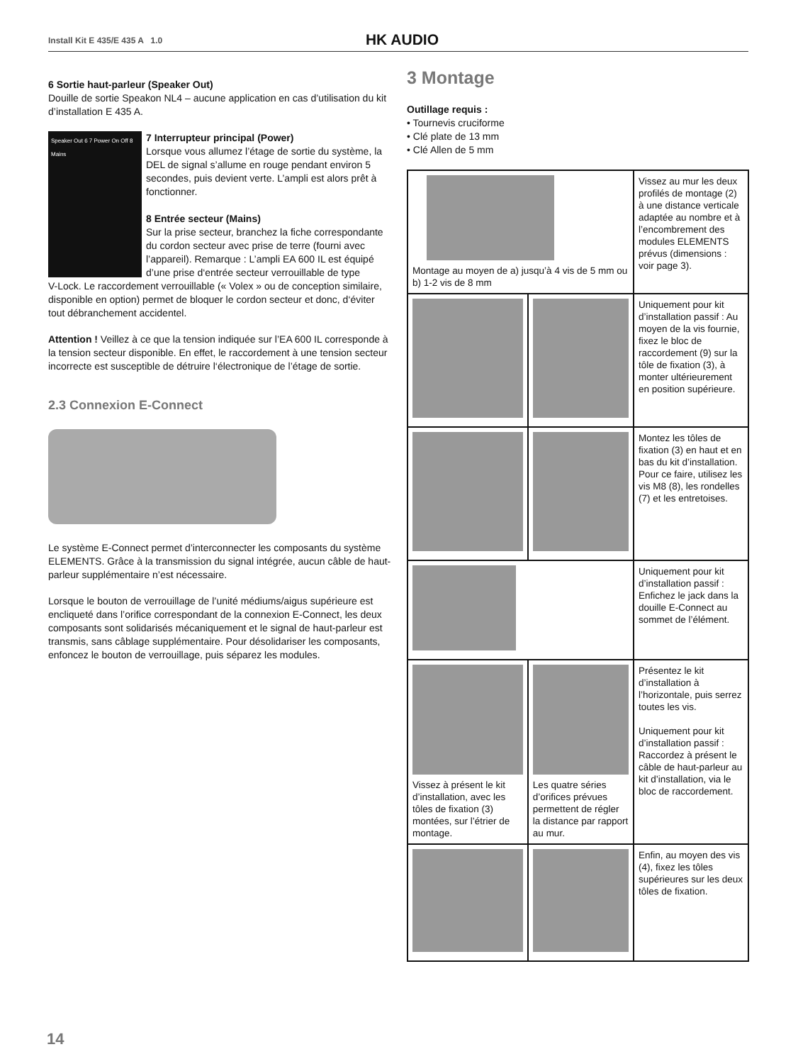Install Kit E 435/E 435 A 1.0 HK AUDIO
6 Sortie haut-parleur (Speaker Out)
Douille de sortie Speakon NL4 – aucune application en cas d’utilisation du kit d’installation E 435 A.
Speaker Out 6 7 Power On Off 8 Mains
7 Interrupteur principal (Power)
Lorsque vous allumez l’étage de sortie du système, la DEL de signal s’allume en rouge pendant environ 5 secondes, puis devient verte. L’ampli est alors prêt à fonctionner.
8 Entrée secteur (Mains)
Sur la prise secteur, branchez la fiche correspondante du cordon secteur avec prise de terre (fourni avec l’appareil). Remarque : L’ampli EA 600 IL est équipé d’une prise d‘entrée secteur verrouillable de type
V-Lock. Le raccordement verrouillable (« Volex » ou de conception similaire, disponible en option) permet de bloquer le cordon secteur et donc, d‘éviter tout débranchement accidentel.
Attention ! Veillez à ce que la tension indiquée sur l’EA 600 IL corresponde à la tension secteur disponible. En effet, le raccordement à une tension secteur incorrecte est susceptible de détruire l‘électronique de l’étage de sortie.
2.3 Connexion E-Connect
Le système E-Connect permet d’interconnecter les composants du système ELEMENTS. Grâce à la transmission du signal intégrée, aucun câble de haut-parleur supplémentaire n’est nécessaire.
Lorsque le bouton de verrouillage de l’unité médiums/aigus supérieure est encliqueté dans l’orifice correspondant de la connexion E-Connect, les deux composants sont solidarisés mécaniquement et le signal de haut-parleur est transmis, sans câblage supplémentaire. Pour désolidariser les composants, enfoncez le bouton de verrouillage, puis séparez les modules.
3 Montage
Outillage requis :
• Tournevis cruciforme
• Clé plate de 13 mm
• Clé Allen de 5 mm
| Montage au moyen de a) jusqu’à 4 vis de 5 mm ou b) 1-2 vis de 8 mm | | Vissez au mur les deux profilés de montage (2) à une distance verticale adaptée au nombre et à l’encombrement des modules ELEMENTS prévus (dimensions : voir page 3). |
| | | Uniquement pour kit d’installation passif : Au moyen de la vis fournie, fixez le bloc de raccordement (9) sur la tôle de fixation (3), à monter ultérieurement en position supérieure. |
| | | Montez les tôles de fixation (3) en haut et en bas du kit d’installation. Pour ce faire, utilisez les vis M8 (8), les rondelles (7) et les entretoises. |
| | | Uniquement pour kit d’installation passif : Enfichez le jack dans la douille E-Connect au sommet de l’élément. |
| Vissez à présent le kit d’installation, avec les tôles de fixation (3) montées, sur l’étrier de montage. | Les quatre séries d’orifices prévues permettent de régler la distance par rapport au mur. | Présentez le kit d’installation à l’horizontale, puis serrez toutes les vis. Uniquement pour kit d’installation passif : Raccordez à présent le câble de haut-parleur au kit d’installation, via le bloc de raccordement. |
| | | Enfin, au moyen des vis (4), fixez les tôles supérieures sur les deux tôles de fixation. |
14